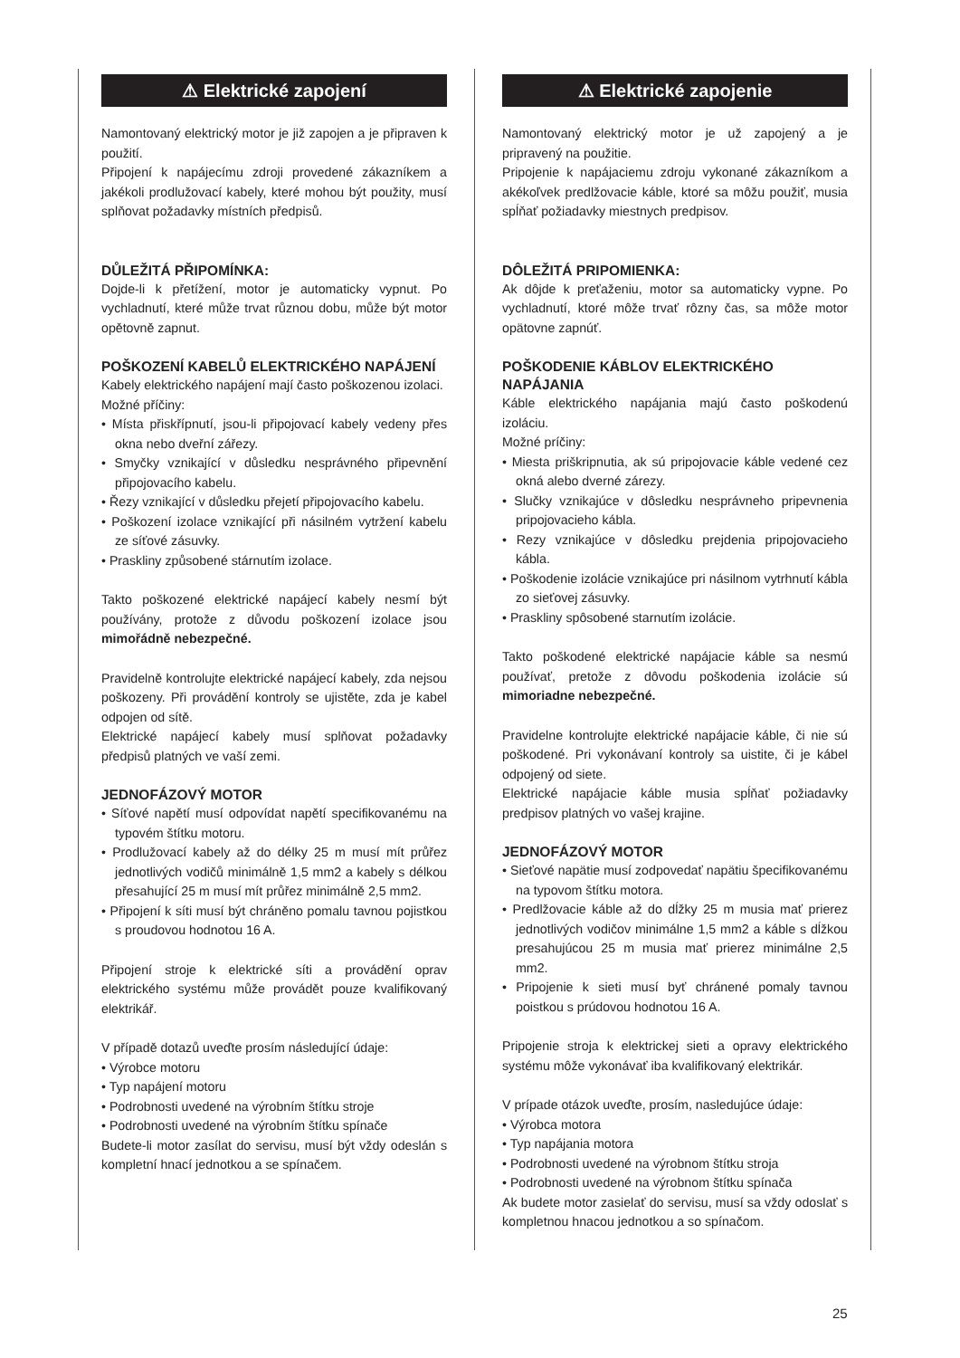⚠ Elektrické zapojení
Namontovaný elektrický motor je již zapojen a je připraven k použití.
Připojení k napájecímu zdroji provedené zákazníkem a jakékoli prodlužovací kabely, které mohou být použity, musí splňovat požadavky místních předpisů.
DŮLEŽITÁ PŘIPOMÍNKA:
Dojde-li k přetížení, motor je automaticky vypnut. Po vychladnutí, které může trvat různou dobu, může být motor opětovně zapnut.
POŠKOZENÍ KABELŮ ELEKTRICKÉHO NAPÁJENÍ
Kabely elektrického napájení mají často poškozenou izolaci.
Možné příčiny:
• Místa přiskřípnutí, jsou-li připojovací kabely vedeny přes okna nebo dveřní zářezy.
• Smyčky vznikající v důsledku nesprávného připevnění připojovacího kabelu.
• Řezy vznikající v důsledku přejetí připojovacího kabelu.
• Poškození izolace vznikající při násilném vytržení kabelu ze síťové zásuvky.
• Praskliny způsobené stárnutím izolace.
Takto poškozené elektrické napájecí kabely nesmí být používány, protože z důvodu poškození izolace jsou mimořádně nebezpečné.
Pravidelně kontrolujte elektrické napájecí kabely, zda nejsou poškozeny. Při provádění kontroly se ujistěte, zda je kabel odpojen od sítě.
Elektrické napájecí kabely musí splňovat požadavky předpisů platných ve vaší zemi.
JEDNOFÁZOVÝ MOTOR
• Síťové napětí musí odpovídat napětí specifikovanému na typovém štítku motoru.
• Prodlužovací kabely až do délky 25 m musí mít průřez jednotlivých vodičů minimálně 1,5 mm2 a kabely s délkou přesahující 25 m musí mít průřez minimálně 2,5 mm2.
• Připojení k síti musí být chráněno pomalu tavnou pojistkou s proudovou hodnotou 16 A.
Připojení stroje k elektrické síti a provádění oprav elektrického systému může provádět pouze kvalifikovaný elektrikář.
V případě dotazů uveďte prosím následující údaje:
• Výrobce motoru
• Typ napájení motoru
• Podrobnosti uvedené na výrobním štítku stroje
• Podrobnosti uvedené na výrobním štítku spínače
Budete-li motor zasílat do servisu, musí být vždy odeslán s kompletní hnací jednotkou a se spínačem.
⚠ Elektrické zapojenie
Namontovaný elektrický motor je už zapojený a je pripravený na použitie.
Pripojenie k napájaciemu zdroju vykonané zákazníkom a akékoľvek predlžovacie káble, ktoré sa môžu použiť, musia spĺňať požiadavky miestnych predpisov.
DÔLEŽITÁ PRIPOMIENKA:
Ak dôjde k preťaženiu, motor sa automaticky vypne. Po vychladnutí, ktoré môže trvať rôzny čas, sa môže motor opätovne zapnúť.
POŠKODENIE KÁBLOV ELEKTRICKÉHO NAPÁJANIA
Káble elektrického napájania majú často poškodenú izoláciu.
Možné príčiny:
• Miesta priškripnutia, ak sú pripojovacie káble vedené cez okná alebo dverné zárezy.
• Slučky vznikajúce v dôsledku nesprávneho pripevnenia pripojovacieho kábla.
• Rezy vznikajúce v dôsledku prejdenia pripojovacieho kábla.
• Poškodenie izolácie vznikajúce pri násilnom vytrhnutí kábla zo sieťovej zásuvky.
• Praskliny spôsobené starnutím izolácie.
Takto poškodené elektrické napájacie káble sa nesmú používať, pretože z dôvodu poškodenia izolácie sú mimoriadne nebezpečné.
Pravidelne kontrolujte elektrické napájacie káble, či nie sú poškodené. Pri vykonávaní kontroly sa uistite, či je kábel odpojený od siete.
Elektrické napájacie káble musia spĺňať požiadavky predpisov platných vo vašej krajine.
JEDNOFÁZOVÝ MOTOR
• Sieťové napätie musí zodpovedať napätiu špecifikovanému na typovom štítku motora.
• Predlžovacie káble až do dĺžky 25 m musia mať prierez jednotlivých vodičov minimálne 1,5 mm2 a káble s dĺžkou presahujúcou 25 m musia mať prierez minimálne 2,5 mm2.
• Pripojenie k sieti musí byť chránené pomaly tavnou poistkou s prúdovou hodnotou 16 A.
Pripojenie stroja k elektrickej sieti a opravy elektrického systému môže vykonávať iba kvalifikovaný elektrikár.
V prípade otázok uveďte, prosím, nasledujúce údaje:
• Výrobca motora
• Typ napájania motora
• Podrobnosti uvedené na výrobnom štítku stroja
• Podrobnosti uvedené na výrobnom štítku spínača
Ak budete motor zasielať do servisu, musí sa vždy odoslať s kompletnou hnacou jednotkou a so spínačom.
25